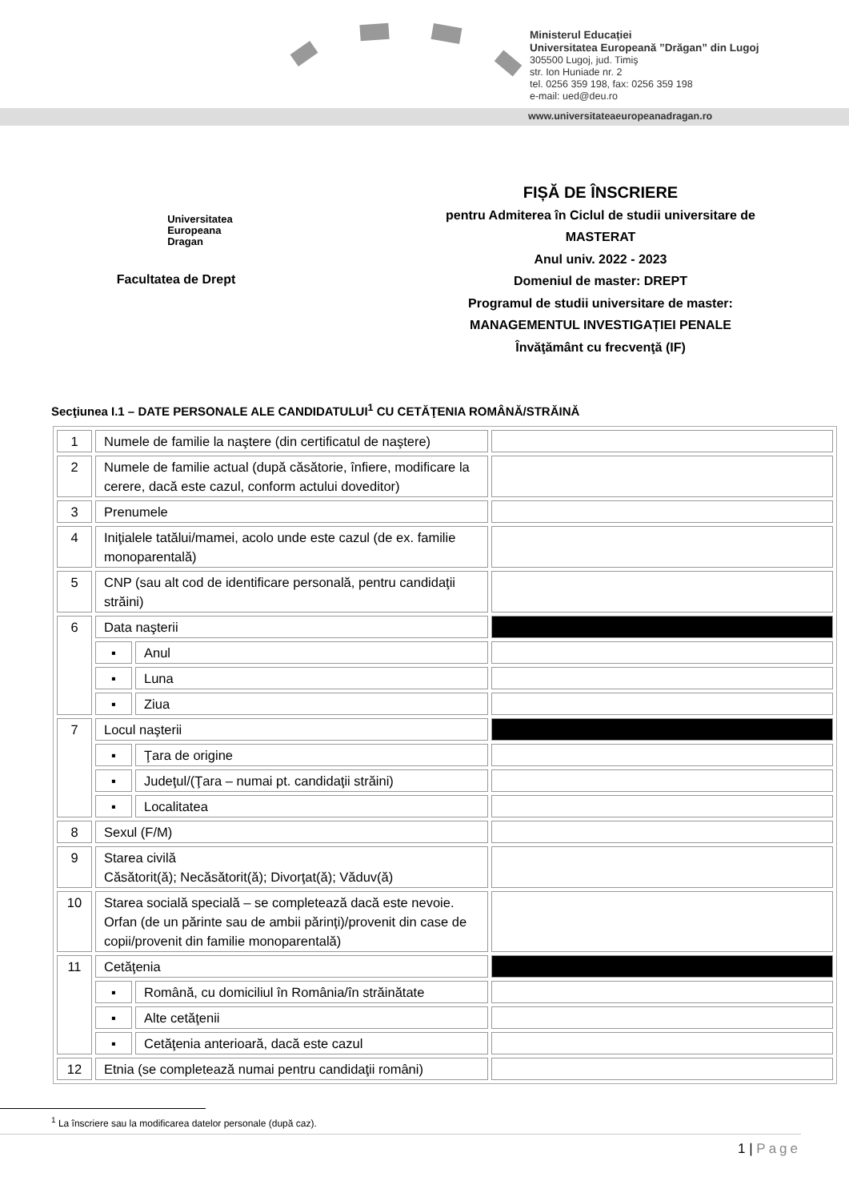Ministerul Educației
Universitatea Europeană ”Drăgan” din Lugoj
305500 Lugoj, jud. Timiş
str. Ion Huniade nr. 2
tel. 0256 359 198, fax: 0256 359 198
e-mail: ued@deu.ro
www.universitateaeuropeanadragan.ro
Universitatea
Europeana
Dragan
Facultatea de Drept
FIȘĂ DE ÎNSCRIERE
pentru Admiterea în Ciclul de studii universitare de
MASTERAT
Anul univ. 2022 - 2023
Domeniul de master: DREPT
Programul de studii universitare de master:
MANAGEMENTUL INVESTIGAȚIEI PENALE
Învăţământ cu frecvenţă (IF)
Secţiunea I.1 – DATE PERSONALE ALE CANDIDATULUI<sup>1</sup> CU CETĂŢENIA ROMÂNĂ/STRĂINĂ
| 1 | Numele de familie la naştere (din certificatul de naştere) | | |
| 2 | Numele de familie actual (după căsătorie, înfiere, modificare la cerere, dacă este cazul, conform actului doveditor) | | |
| 3 | Prenumele | | |
| 4 | Iniţialele tatălui/mamei, acolo unde este cazul (de ex. familie monoparentală) | | |
| 5 | CNP (sau alt cod de identificare personală, pentru candidaţii străini) | | |
| 6 | Data naşterii | | |
| | ▪ | Anul | |
| | ▪ | Luna | |
| | ▪ | Ziua | |
| 7 | Locul naşterii | | |
| | ▪ | Ţara de origine | |
| | ▪ | Judeţul/(Ţara – numai pt. candidaţii străini) | |
| | ▪ | Localitatea | |
| 8 | Sexul (F/M) | | |
| 9 | Starea civilă Căsătorit(ă); Necăsătorit(ă); Divorţat(ă); Văduv(ă) | | |
| 10 | Starea socială specială – se completează dacă este nevoie. Orfan (de un părinte sau de ambii părinţi)/provenit din case de copii/provenit din familie monoparentală) | | |
| 11 | Cetăţenia | | |
| | ▪ | Română, cu domiciliul în România/în străinătate | |
| | ▪ | Alte cetăţenii | |
| | ▪ | Cetăţenia anterioară, dacă este cazul | |
| 12 | Etnia (se completează numai pentru candidaţii români) | | |
<sup>1</sup> La înscriere sau la modificarea datelor personale (după caz).
1 | Page